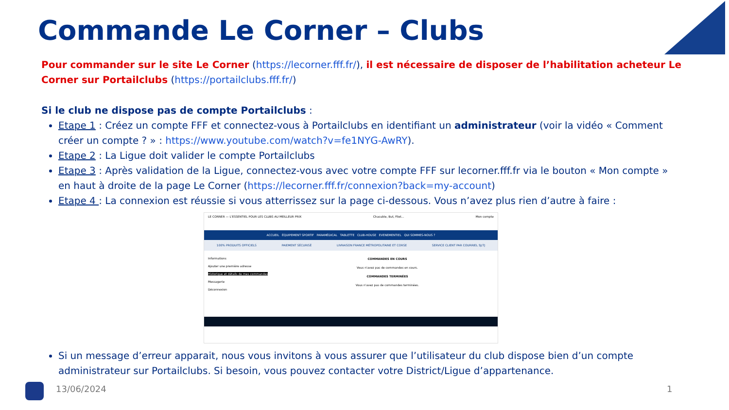Commande Le Corner – Clubs
Pour commander sur le site Le Corner (https://lecorner.fff.fr/), il est nécessaire de disposer de l’habilitation acheteur Le Corner sur Portailclubs (https://portailclubs.fff.fr/)
Si le club ne dispose pas de compte Portailclubs :
Etape 1 : Créez un compte FFF et connectez-vous à Portailclubs en identifiant un administrateur (voir la vidéo « Comment créer un compte ? » : https://www.youtube.com/watch?v=fe1NYG-AwRY).
Etape 2 : La Ligue doit valider le compte Portailclubs
Etape 3 : Après validation de la Ligue, connectez-vous avec votre compte FFF sur lecorner.fff.fr via le bouton « Mon compte » en haut à droite de la page Le Corner (https://lecorner.fff.fr/connexion?back=my-account)
Etape 4 : La connexion est réussie si vous atterrissez sur la page ci-dessous. Vous n’avez plus rien d’autre à faire :
LE CORNER — L'ESSENTIEL POUR LES CLUBS AU MEILLEUR PRIX Chasuble, But, Filet... Mon compte
ACCUEIL ÉQUIPEMENT SPORTIF PARAMÉDICAL TABLETTE CLUB-HOUSE EVENEMENTIEL QUI SOMMES-NOUS ?
100% PRODUITS OFFICIELS PAIEMENT SÉCURISÉ LIVRAISON FRANCE MÉTROPOLITAINE ET CORSE SERVICE CLIENT PAR COURRIEL 5J/7J
Informations
Ajouter une première adresse
Historique et détails de mes commandes
Messagerie
Déconnexion
COMMANDES EN COURS
Vous n'avez pas de commandes en cours.
COMMANDES TERMINÉES
Vous n'avez pas de commandes terminées.
Si un message d’erreur apparait, nous vous invitons à vous assurer que l’utilisateur du club dispose bien d’un compte administrateur sur Portailclubs. Si besoin, vous pouvez contacter votre District/Ligue d’appartenance.
13/06/2024 1